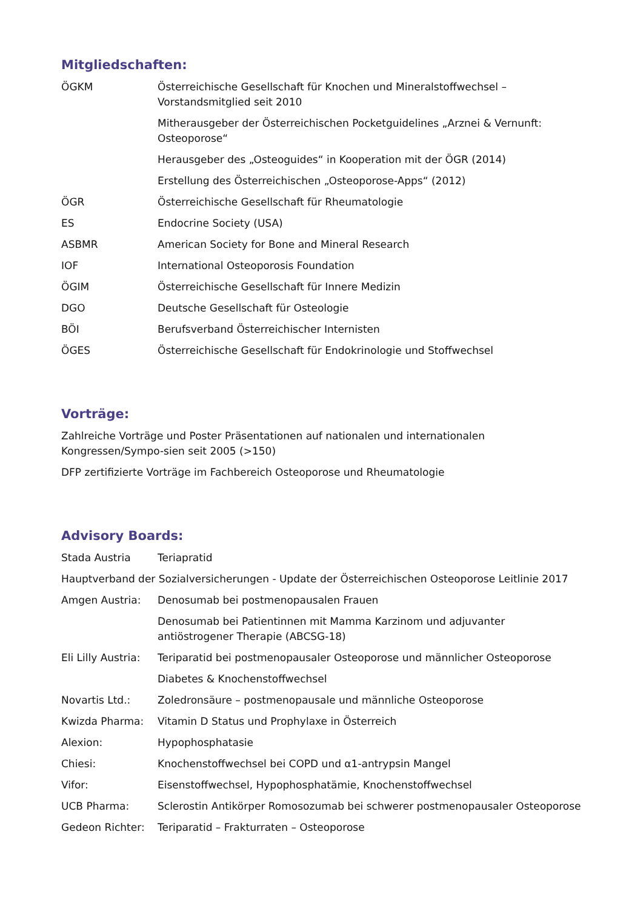Mitgliedschaften:
ÖGKM Österreichische Gesellschaft für Knochen und Mineralstoffwechsel – Vorstandsmitglied seit 2010
Mitherausgeber der Österreichischen Pocketguidelines „Arznei & Vernunft: Osteoporose“
Herausgeber des „Osteoguides“ in Kooperation mit der ÖGR (2014)
Erstellung des Österreichischen „Osteoporose-Apps“ (2012)
ÖGR Österreichische Gesellschaft für Rheumatologie
ES Endocrine Society (USA)
ASBMR American Society for Bone and Mineral Research
IOF International Osteoporosis Foundation
ÖGIM Österreichische Gesellschaft für Innere Medizin
DGO Deutsche Gesellschaft für Osteologie
BÖI Berufsverband Österreichischer Internisten
ÖGES Österreichische Gesellschaft für Endokrinologie und Stoffwechsel
Vorträge:
Zahlreiche Vorträge und Poster Präsentationen auf nationalen und internationalen Kongressen/Sympo-sien seit 2005 (>150)
DFP zertifizierte Vorträge im Fachbereich Osteoporose und Rheumatologie
Advisory Boards:
Stada Austria Teriapratid
Hauptverband der Sozialversicherungen - Update der Österreichischen Osteoporose Leitlinie 2017
Amgen Austria: Denosumab bei postmenopausalen Frauen
Denosumab bei Patientinnen mit Mamma Karzinom und adjuvanter antiöstrogener Therapie (ABCSG-18)
Eli Lilly Austria:
Teriparatid bei postmenopausaler Osteoporose und männlicher Osteoporose
Diabetes & Knochenstoffwechsel
Novartis Ltd.: Zoledronsäure – postmenopausale und männliche Osteoporose
Kwizda Pharma: Vitamin D Status und Prophylaxe in Österreich
Alexion: Hypophosphatasie
Chiesi: Knochenstoffwechsel bei COPD und α1-antrypsin Mangel
Vifor: Eisenstoffwechsel, Hypophosphatämie, Knochenstoffwechsel
UCB Pharma: Sclerostin Antikörper Romosozumab bei schwerer postmenopausaler Osteoporose
Gedeon Richter: Teriparatid – Frakturraten – Osteoporose